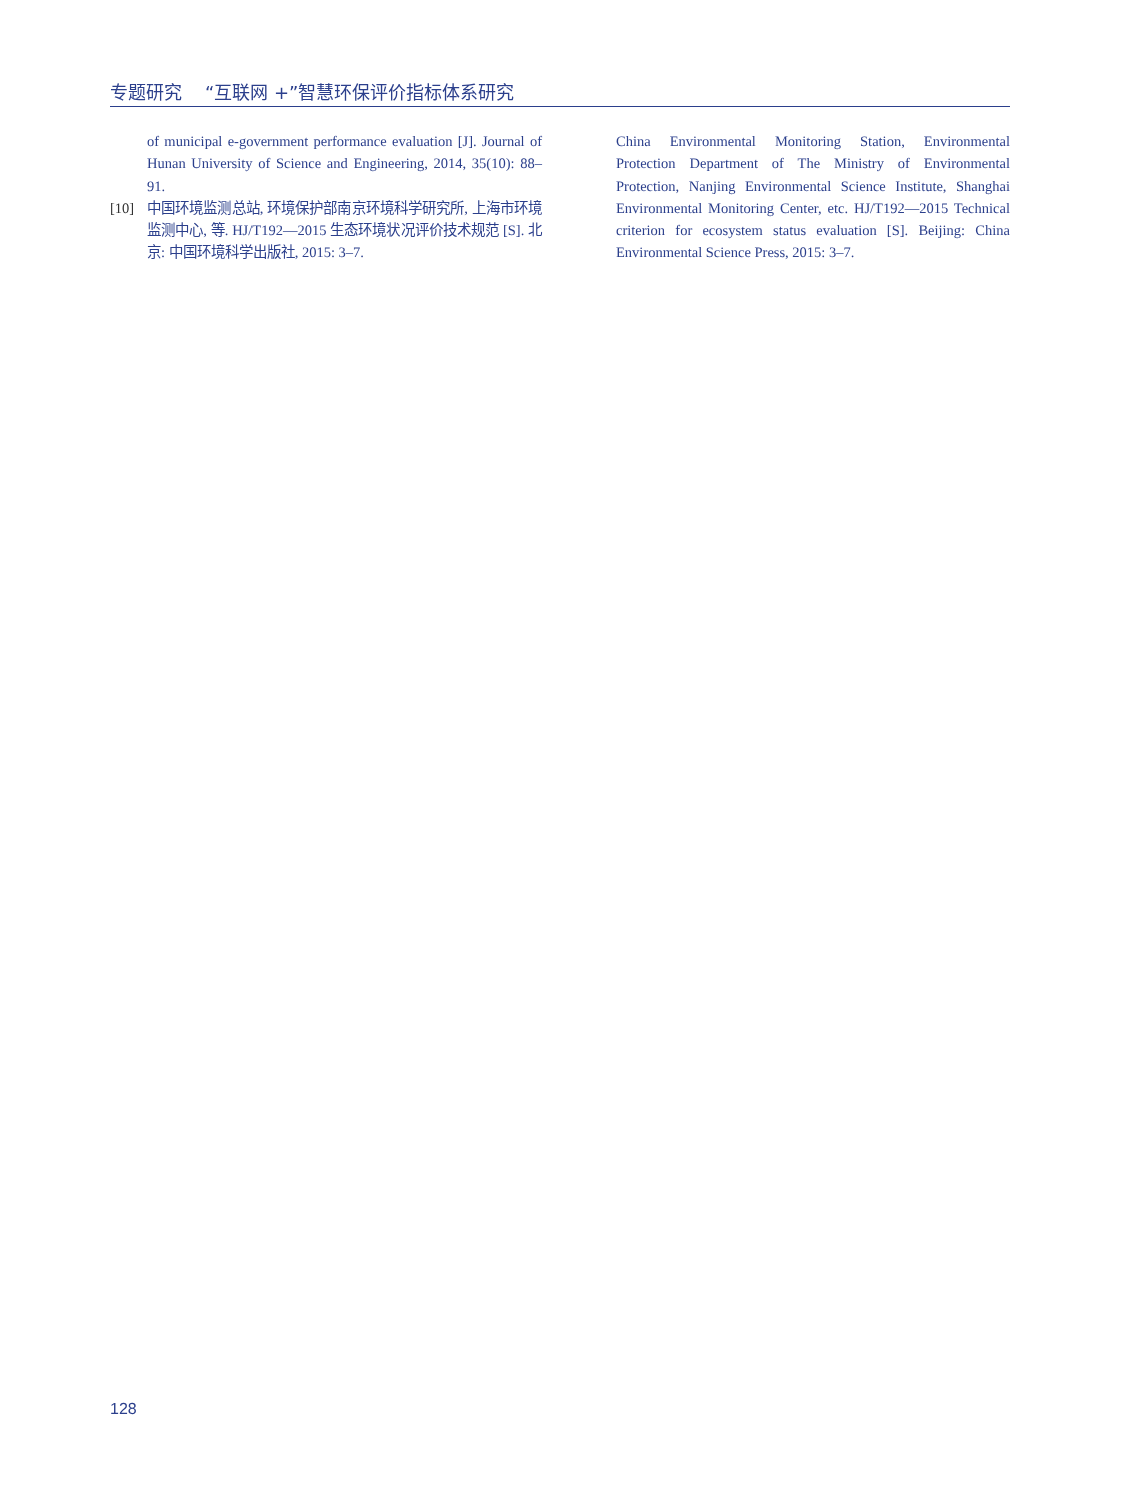专题研究 “互联网 +”智慧环保评价指标体系研究
of municipal e-government performance evaluation [J]. Journal of Hunan University of Science and Engineering, 2014, 35(10): 88–91.
[10] 中国环境监测总站, 环境保护部南京环境科学研究所, 上海市环境监测中心, 等. HJ/T192—2015 生态环境状况评价技术规范 [S]. 北京: 中国环境科学出版社, 2015: 3–7.
China Environmental Monitoring Station, Environmental Protection Department of The Ministry of Environmental Protection, Nanjing Environmental Science Institute, Shanghai Environmental Monitoring Center, etc. HJ/T192—2015 Technical criterion for ecosystem status evaluation [S]. Beijing: China Environmental Science Press, 2015: 3–7.
128